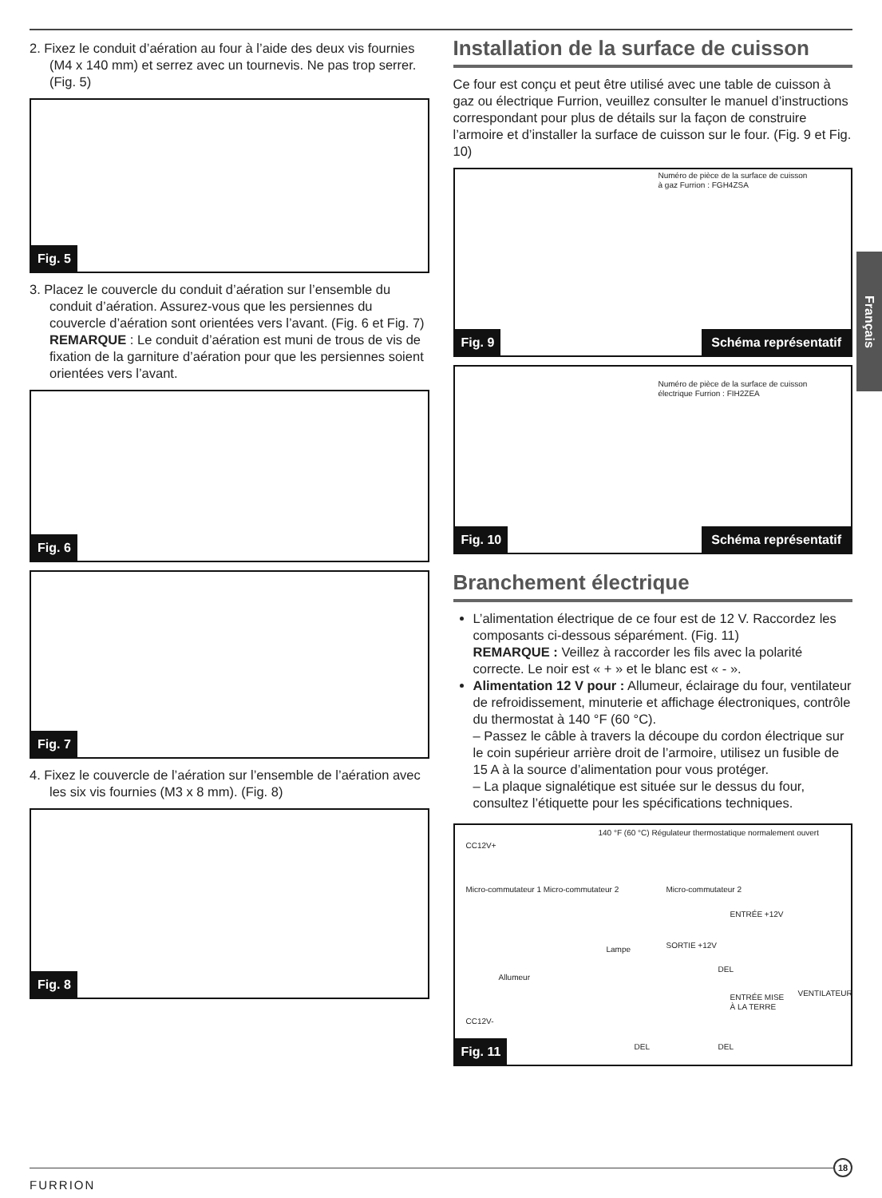Français
2. Fixez le conduit d’aération au four à l’aide des deux vis fournies (M4 x 140 mm) et serrez avec un tournevis. Ne pas trop serrer. (Fig. 5)
Fig. 5
3. Placez le couvercle du conduit d’aération sur l’ensemble du conduit d’aération. Assurez-vous que les persiennes du couvercle d’aération sont orientées vers l’avant. (Fig. 6 et Fig. 7)
REMARQUE : Le conduit d’aération est muni de trous de vis de fixation de la garniture d’aération pour que les persiennes soient orientées vers l’avant.
Fig. 6
Fig. 7
4. Fixez le couvercle de l’aération sur l’ensemble de l’aération avec les six vis fournies (M3 x 8 mm). (Fig. 8)
Fig. 8
Installation de la surface de cuisson
Ce four est conçu et peut être utilisé avec une table de cuisson à gaz ou électrique Furrion, veuillez consulter le manuel d’instructions correspondant pour plus de détails sur la façon de construire l’armoire et d’installer la surface de cuisson sur le four. (Fig. 9 et Fig. 10)
Numéro de pièce de la surface de cuisson
à gaz Furrion : FGH4ZSA
Fig. 9 Schéma représentatif
Numéro de pièce de la surface de cuisson
électrique Furrion : FIH2ZEA
Fig. 10 Schéma représentatif
Branchement électrique
L’alimentation électrique de ce four est de 12 V. Raccordez les composants ci-dessous séparément. (Fig. 11)
REMARQUE : Veillez à raccorder les fils avec la polarité correcte. Le noir est « + » et le blanc est « - ».
Alimentation 12 V pour : Allumeur, éclairage du four, ventilateur de refroidissement, minuterie et affichage électroniques, contrôle du thermostat à 140 °F (60 °C).
– Passez le câble à travers la découpe du cordon électrique sur le coin supérieur arrière droit de l’armoire, utilisez un fusible de 15 A à la source d’alimentation pour vous protéger.
– La plaque signalétique est située sur le dessus du four, consultez l’étiquette pour les spécifications techniques.
140 °F (60 °C) Régulateur thermostatique normalement ouvert
CC12V+
Micro-commutateur 1 Micro-commutateur 2
Micro-commutateur 2
ENTRÉE +12V
Lampe SORTIE +12V
DEL
Allumeur
ENTRÉE MISE
À LA TERRE
VENTILATEUR
CC12V-
DEL DEL
Fig. 11
FURRION
18